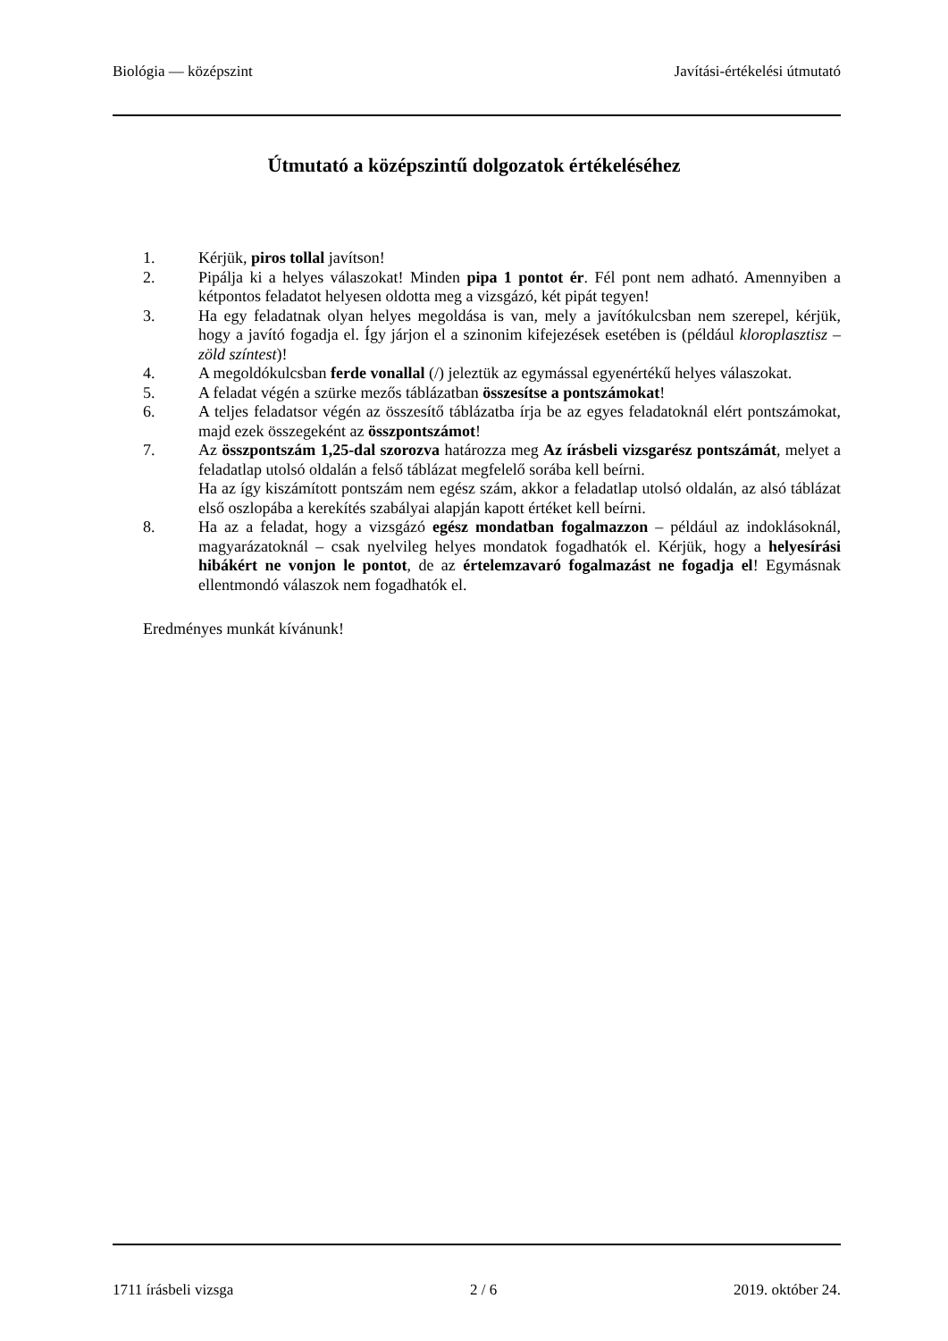Biológia — középszint Javítási-értékelési útmutató
Útmutató a középszintű dolgozatok értékeléséhez
1. Kérjük, piros tollal javítson!
2. Pipálja ki a helyes válaszokat! Minden pipa 1 pontot ér. Fél pont nem adható. Amennyiben a kétpontos feladatot helyesen oldotta meg a vizsgázó, két pipát tegyen!
3. Ha egy feladatnak olyan helyes megoldása is van, mely a javítókulcsban nem szerepel, kérjük, hogy a javító fogadja el. Így járjon el a szinonim kifejezések esetében is (például kloroplasztisz – zöld színtest)!
4. A megoldókulcsban ferde vonallal (/) jeleztük az egymással egyenértékű helyes válaszokat.
5. A feladat végén a szürke mezős táblázatban összesítse a pontszámokat!
6. A teljes feladatsor végén az összesítő táblázatba írja be az egyes feladatoknál elért pontszámokat, majd ezek összegeként az összpontszámot!
7. Az összpontszám 1,25-dal szorozva határozza meg Az írásbeli vizsgarész pontszámát, melyet a feladatlap utolsó oldalán a felső táblázat megfelelő sorába kell beírni.
Ha az így kiszámított pontszám nem egész szám, akkor a feladatlap utolsó oldalán, az alsó táblázat első oszlopába a kerekítés szabályai alapján kapott értéket kell beírni.
8. Ha az a feladat, hogy a vizsgázó egész mondatban fogalmazzon – például az indoklásoknál, magyarázatoknál – csak nyelvileg helyes mondatok fogadhatók el. Kérjük, hogy a helyesírási hibákért ne vonjon le pontot, de az értelemzavaró fogalmazást ne fogadja el! Egymásnak ellentmondó válaszok nem fogadhatók el.
Eredményes munkát kívánunk!
1711 írásbeli vizsga 2 / 6 2019. október 24.